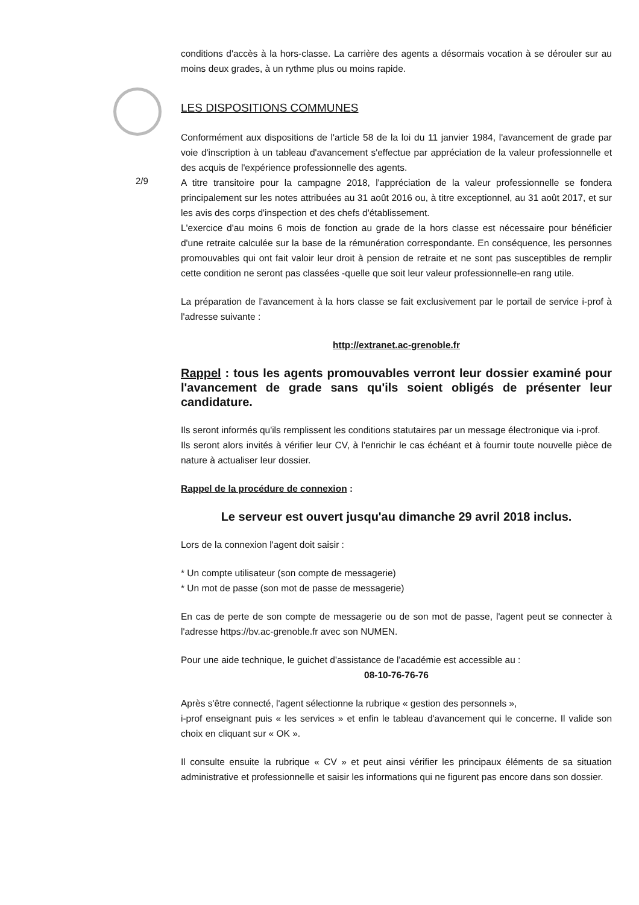2/9
conditions d'accès à la hors-classe. La carrière des agents a désormais vocation à se dérouler sur au moins deux grades, à un rythme plus ou moins rapide.
LES DISPOSITIONS COMMUNES
Conformément aux dispositions de l'article 58 de la loi du 11 janvier 1984, l'avancement de grade par voie d'inscription à un tableau d'avancement s'effectue par appréciation de la valeur professionnelle et des acquis de l'expérience professionnelle des agents.
A titre transitoire pour la campagne 2018, l'appréciation de la valeur professionnelle se fondera principalement sur les notes attribuées au 31 août 2016 ou, à titre exceptionnel, au 31 août 2017, et sur les avis des corps d'inspection et des chefs d'établissement.
L'exercice d'au moins 6 mois de fonction au grade de la hors classe est nécessaire pour bénéficier d'une retraite calculée sur la base de la rémunération correspondante. En conséquence, les personnes promouvables qui ont fait valoir leur droit à pension de retraite et ne sont pas susceptibles de remplir cette condition ne seront pas classées -quelle que soit leur valeur professionnelle-en rang utile.
La préparation de l'avancement à la hors classe se fait exclusivement par le portail de service i-prof à l'adresse suivante :
http://extranet.ac-grenoble.fr
Rappel : tous les agents promouvables verront leur dossier examiné pour l'avancement de grade sans qu'ils soient obligés de présenter leur candidature.
Ils seront informés qu'ils remplissent les conditions statutaires par un message électronique via i-prof.
Ils seront alors invités à vérifier leur CV, à l'enrichir le cas échéant et à fournir toute nouvelle pièce de nature à actualiser leur dossier.
Rappel de la procédure de connexion :
Le serveur est ouvert jusqu'au dimanche 29 avril 2018 inclus.
Lors de la connexion l'agent doit saisir :
* Un compte utilisateur (son compte de messagerie)
* Un mot de passe (son mot de passe de messagerie)
En cas de perte de son compte de messagerie ou de son mot de passe, l'agent peut se connecter à l'adresse https://bv.ac-grenoble.fr avec son NUMEN.
Pour une aide technique, le guichet d'assistance de l'académie est accessible au :
08-10-76-76-76
Après s'être connecté, l'agent sélectionne la rubrique « gestion des personnels »,
i-prof enseignant puis « les services » et enfin le tableau d'avancement qui le concerne. Il valide son choix en cliquant sur « OK ».
Il consulte ensuite la rubrique « CV » et peut ainsi vérifier les principaux éléments de sa situation administrative et professionnelle et saisir les informations qui ne figurent pas encore dans son dossier.